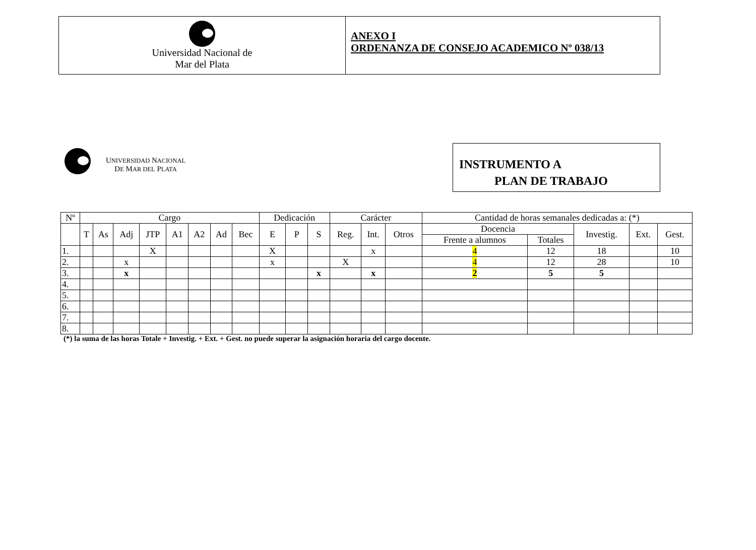Universidad Nacional de
Mar del Plata
ANEXO I
ORDENANZA DE CONSEJO ACADEMICO Nº 038/13
UNIVERSIDAD NACIONAL
DE MAR DEL PLATA
INSTRUMENTO A
PLAN DE TRABAJO
| Nº | Cargo | | | | | | | | Dedicación | | | Carácter | | | Cantidad de horas semanales dedicadas a: (*) | | | | |
| --- | --- | --- | --- | --- | --- | --- | --- | --- | --- | --- | --- | --- | --- | --- | --- | --- | --- | --- | --- |
| | T | As | Adj | JTP | A1 | A2 | Ad | Bec | E | P | S | Reg. | Int. | Otros | Docencia | | Investig. | Ext. | Gest. |
| | | | | | | | | | | | | | | | Frente a alumnos | Totales | | | |
| 1. | | | | X | | | | | X | | | | x | | 4 | 12 | 18 | | 10 |
| 2. | | | x | | | | | | x | | | X | | | 4 | 12 | 28 | | 10 |
| 3. | | | x | | | | | | | | x | | x | | 2 | 5 | 5 | | |
| 4. | | | | | | | | | | | | | | | | | | | |
| 5. | | | | | | | | | | | | | | | | | | | |
| 6. | | | | | | | | | | | | | | | | | | | |
| 7. | | | | | | | | | | | | | | | | | | | |
| 8. | | | | | | | | | | | | | | | | | | | |
(*) la suma de las horas Totale + Investig. + Ext. + Gest. no puede superar la asignación horaria del cargo docente.